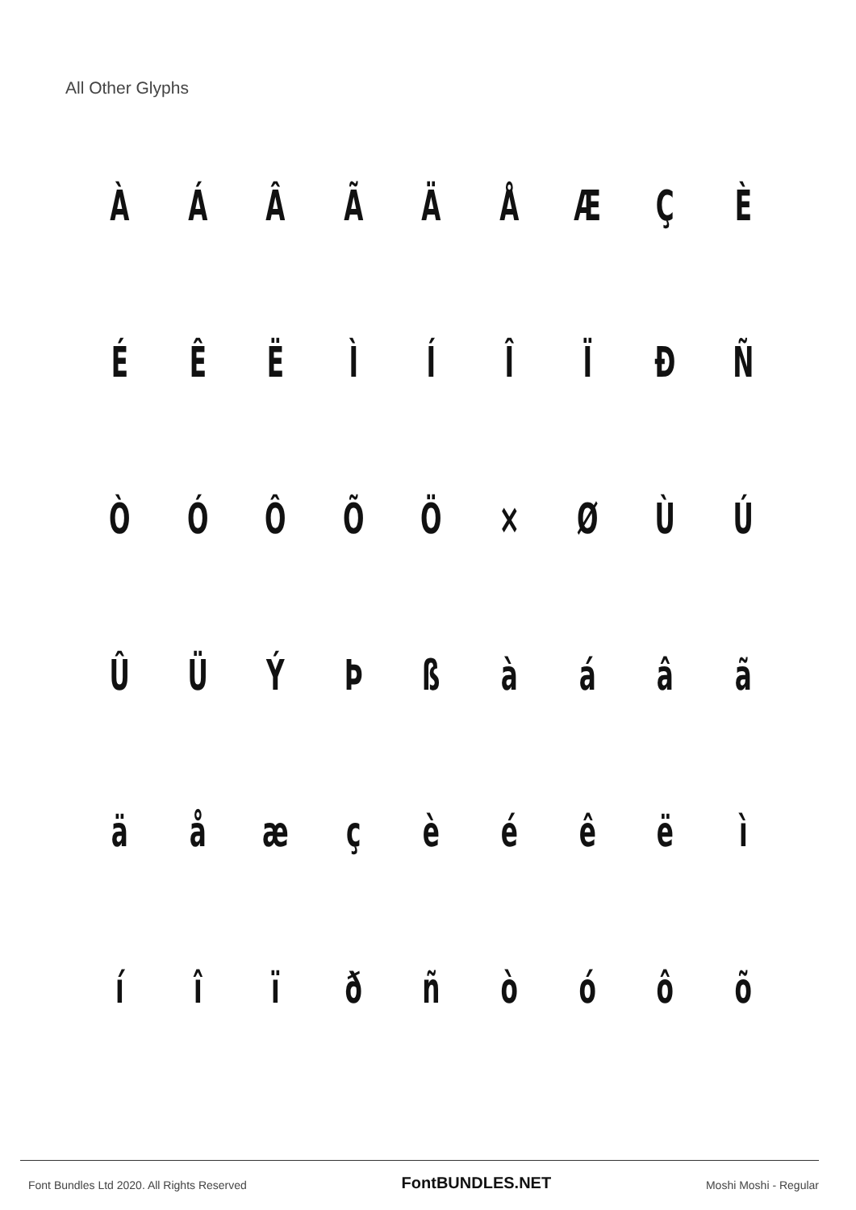All Other Glyphs
ÀÁÂÃÄÅÆÇÈ ÉÊËÌÍÎÏÐÑ ÒÓÔÕÖ × ØÙÚ ÛÜÝÞßàáâã äåæçèéêëì íîïðñòóôõ
Font Bundles Ltd 2020. All Rights Reserved
FontBUNDLES.NET
Moshi Moshi - Regular